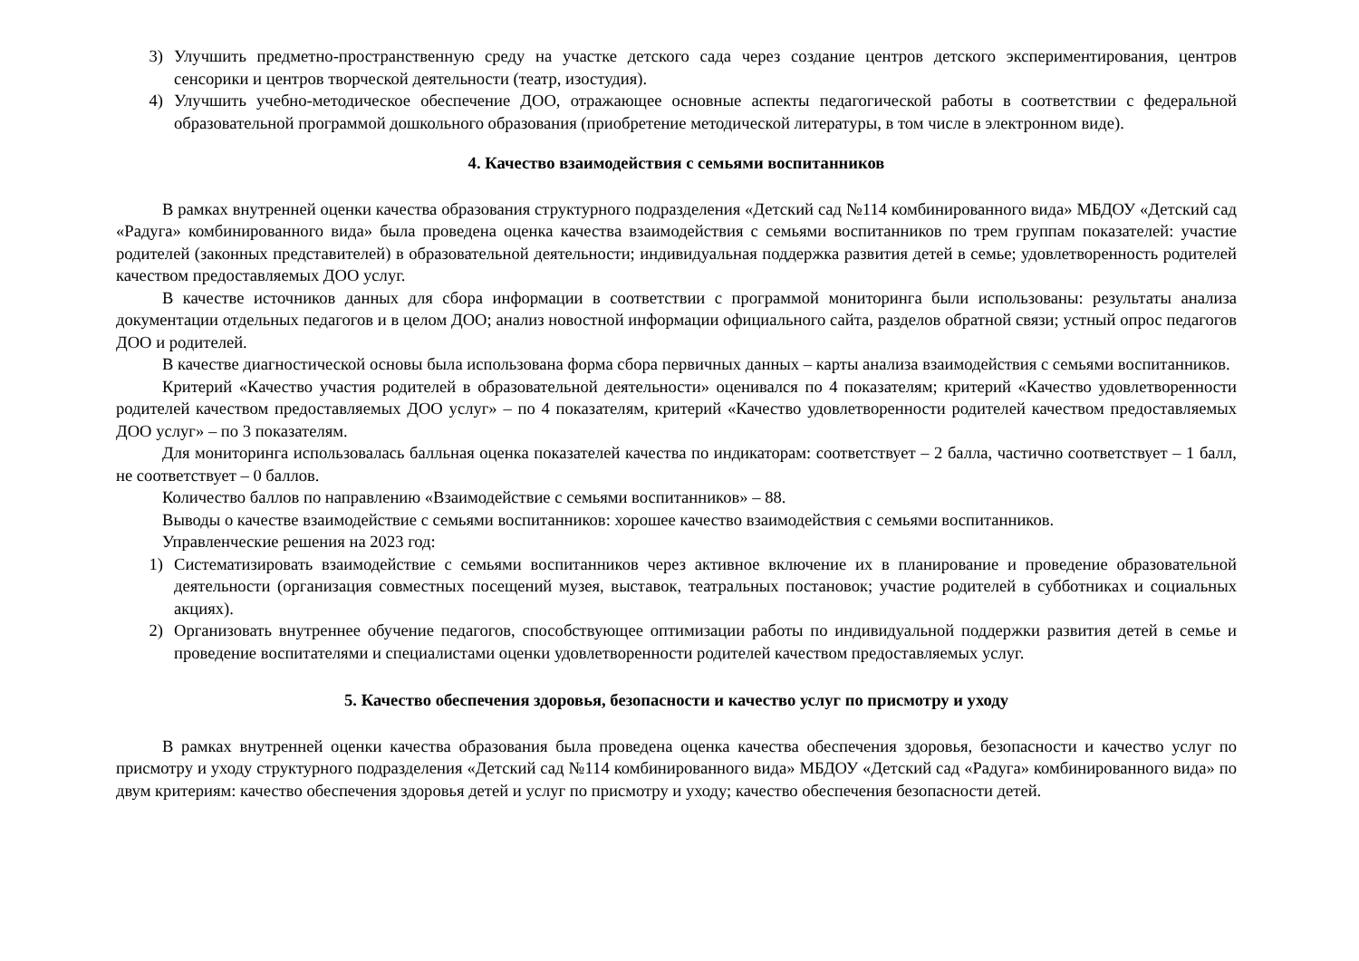3) Улучшить предметно-пространственную среду на участке детского сада через создание центров детского экспериментирования, центров сенсорики и центров творческой деятельности (театр, изостудия).
4) Улучшить учебно-методическое обеспечение ДОО, отражающее основные аспекты педагогической работы в соответствии с федеральной образовательной программой дошкольного образования (приобретение методической литературы, в том числе в электронном виде).
4. Качество взаимодействия с семьями воспитанников
В рамках внутренней оценки качества образования структурного подразделения «Детский сад №114 комбинированного вида» МБДОУ «Детский сад «Радуга» комбинированного вида» была проведена оценка качества взаимодействия с семьями воспитанников по трем группам показателей: участие родителей (законных представителей) в образовательной деятельности; индивидуальная поддержка развития детей в семье; удовлетворенность родителей качеством предоставляемых ДОО услуг.
В качестве источников данных для сбора информации в соответствии с программой мониторинга были использованы: результаты анализа документации отдельных педагогов и в целом ДОО; анализ новостной информации официального сайта, разделов обратной связи; устный опрос педагогов ДОО и родителей.
В качестве диагностической основы была использована форма сбора первичных данных – карты анализа взаимодействия с семьями воспитанников.
Критерий «Качество участия родителей в образовательной деятельности» оценивался по 4 показателям; критерий «Качество удовлетворенности родителей качеством предоставляемых ДОО услуг» – по 4 показателям, критерий «Качество удовлетворенности родителей качеством предоставляемых ДОО услуг» – по 3 показателям.
Для мониторинга использовалась балльная оценка показателей качества по индикаторам: соответствует – 2 балла, частично соответствует – 1 балл, не соответствует – 0 баллов.
Количество баллов по направлению «Взаимодействие с семьями воспитанников» – 88.
Выводы о качестве взаимодействие с семьями воспитанников: хорошее качество взаимодействия с семьями воспитанников.
Управленческие решения на 2023 год:
1) Систематизировать взаимодействие с семьями воспитанников через активное включение их в планирование и проведение образовательной деятельности (организация совместных посещений музея, выставок, театральных постановок; участие родителей в субботниках и социальных акциях).
2) Организовать внутреннее обучение педагогов, способствующее оптимизации работы по индивидуальной поддержки развития детей в семье и проведение воспитателями и специалистами оценки удовлетворенности родителей качеством предоставляемых услуг.
5. Качество обеспечения здоровья, безопасности и качество услуг по присмотру и уходу
В рамках внутренней оценки качества образования была проведена оценка качества обеспечения здоровья, безопасности и качество услуг по присмотру и уходу структурного подразделения «Детский сад №114 комбинированного вида» МБДОУ «Детский сад «Радуга» комбинированного вида» по двум критериям: качество обеспечения здоровья детей и услуг по присмотру и уходу; качество обеспечения безопасности детей.